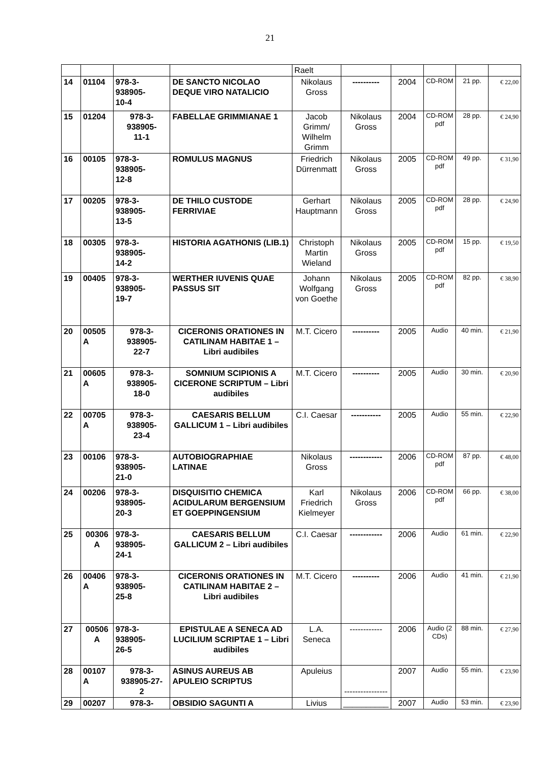21
| | | | | Raelt | | | | | |
| 14 | 01104 | 978-3- 938905- 10-4 | DE SANCTO NICOLAO DEQUE VIRO NATALICIO | Nikolaus Gross | ---------- | 2004 | CD-ROM | 21 pp. | € 22,00 |
| 15 | 01204 | 978-3- 938905- 11-1 | FABELLAE GRIMMIANAE 1 | Jacob Grimm/ Wilhelm Grimm | Nikolaus Gross | 2004 | CD-ROM pdf | 28 pp. | € 24,90 |
| 16 | 00105 | 978-3- 938905- 12-8 | ROMULUS MAGNUS | Friedrich Dürrenmatt | Nikolaus Gross | 2005 | CD-ROM pdf | 49 pp. | € 31,90 |
| 17 | 00205 | 978-3- 938905- 13-5 | DE THILO CUSTODE FERRIVIAE | Gerhart Hauptmann | Nikolaus Gross | 2005 | CD-ROM pdf | 28 pp. | € 24,90 |
| 18 | 00305 | 978-3- 938905- 14-2 | HISTORIA AGATHONIS (LIB.1) | Christoph Martin Wieland | Nikolaus Gross | 2005 | CD-ROM pdf | 15 pp. | € 19,50 |
| 19 | 00405 | 978-3- 938905- 19-7 | WERTHER IUVENIS QUAE PASSUS SIT | Johann Wolfgang von Goethe | Nikolaus Gross | 2005 | CD-ROM pdf | 82 pp. | € 38,90 |
| 20 | 00505 A | 978-3- 938905- 22-7 | CICERONIS ORATIONES IN CATILINAM HABITAE 1 – Libri audibiles | M.T. Cicero | ---------- | 2005 | Audio | 40 min. | € 21,90 |
| 21 | 00605 A | 978-3- 938905- 18-0 | SOMNIUM SCIPIONIS A CICERONE SCRIPTUM – Libri audibiles | M.T. Cicero | ---------- | 2005 | Audio | 30 min. | € 20,90 |
| 22 | 00705 A | 978-3- 938905- 23-4 | CAESARIS BELLUM GALLICUM 1 – Libri audibiles | C.I. Caesar | ----------- | 2005 | Audio | 55 min. | € 22,90 |
| 23 | 00106 | 978-3- 938905- 21-0 | AUTOBIOGRAPHIAE LATINAE | Nikolaus Gross | ------------ | 2006 | CD-ROM pdf | 87 pp. | € 48,00 |
| 24 | 00206 | 978-3- 938905- 20-3 | DISQUISITIO CHEMICA ACIDULARUM BERGENSIUM ET GOEPPINGENSIUM | Karl Friedrich Kielmeyer | Nikolaus Gross | 2006 | CD-ROM pdf | 66 pp. | € 38,00 |
| 25 | 00306 A | 978-3- 938905- 24-1 | CAESARIS BELLUM GALLICUM 2 – Libri audibiles | C.I. Caesar | ------------ | 2006 | Audio | 61 min. | € 22,90 |
| 26 | 00406 A | 978-3- 938905- 25-8 | CICERONIS ORATIONES IN CATILINAM HABITAE 2 – Libri audibiles | M.T. Cicero | ---------- | 2006 | Audio | 41 min. | € 21,90 |
| 27 | 00506 A | 978-3- 938905- 26-5 | EPISTULAE A SENECA AD LUCILIUM SCRIPTAE 1 – Libri audibiles | L.A. Seneca | ------------ | 2006 | Audio (2 CDs) | 88 min. | € 27,90 |
| 28 | 00107 A | 978-3- 938905-27- 2 | ASINUS AUREUS AB APULEIO SCRIPTUS | Apuleius | ---------------- | 2007 | Audio | 55 min. | € 23,90 |
| 29 | 00207 | 978-3- | OBSIDIO SAGUNTI A | Livius | __________ | 2007 | Audio | 53 min. | € 23,90 |